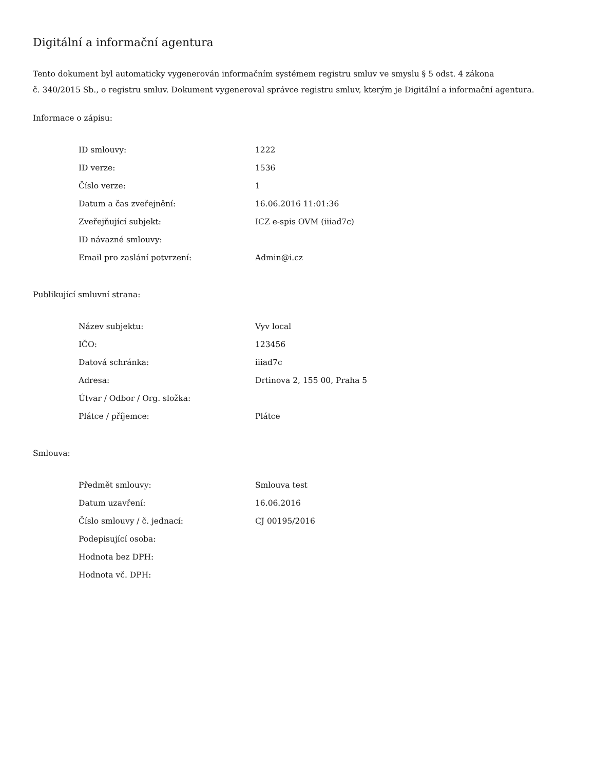Digitální a informační agentura
Tento dokument byl automaticky vygenerován informačním systémem registru smluv ve smyslu § 5 odst. 4 zákona
č. 340/2015 Sb., o registru smluv. Dokument vygeneroval správce registru smluv, kterým je Digitální a informační agentura.
Informace o zápisu:
| ID smlouvy: | 1222 |
| ID verze: | 1536 |
| Číslo verze: | 1 |
| Datum a čas zveřejnění: | 16.06.2016 11:01:36 |
| Zveřejňující subjekt: | ICZ e-spis OVM (iiiad7c) |
| ID návazné smlouvy: | |
| Email pro zaslání potvrzení: | Admin@i.cz |
Publikující smluvní strana:
| Název subjektu: | Vyv local |
| IČO: | 123456 |
| Datová schránka: | iiiad7c |
| Adresa: | Drtinova 2, 155 00, Praha 5 |
| Útvar / Odbor / Org. složka: | |
| Plátce / příjemce: | Plátce |
Smlouva:
| Předmět smlouvy: | Smlouva test |
| Datum uzavření: | 16.06.2016 |
| Číslo smlouvy / č. jednací: | CJ 00195/2016 |
| Podepisující osoba: | |
| Hodnota bez DPH: | |
| Hodnota vč. DPH: | |